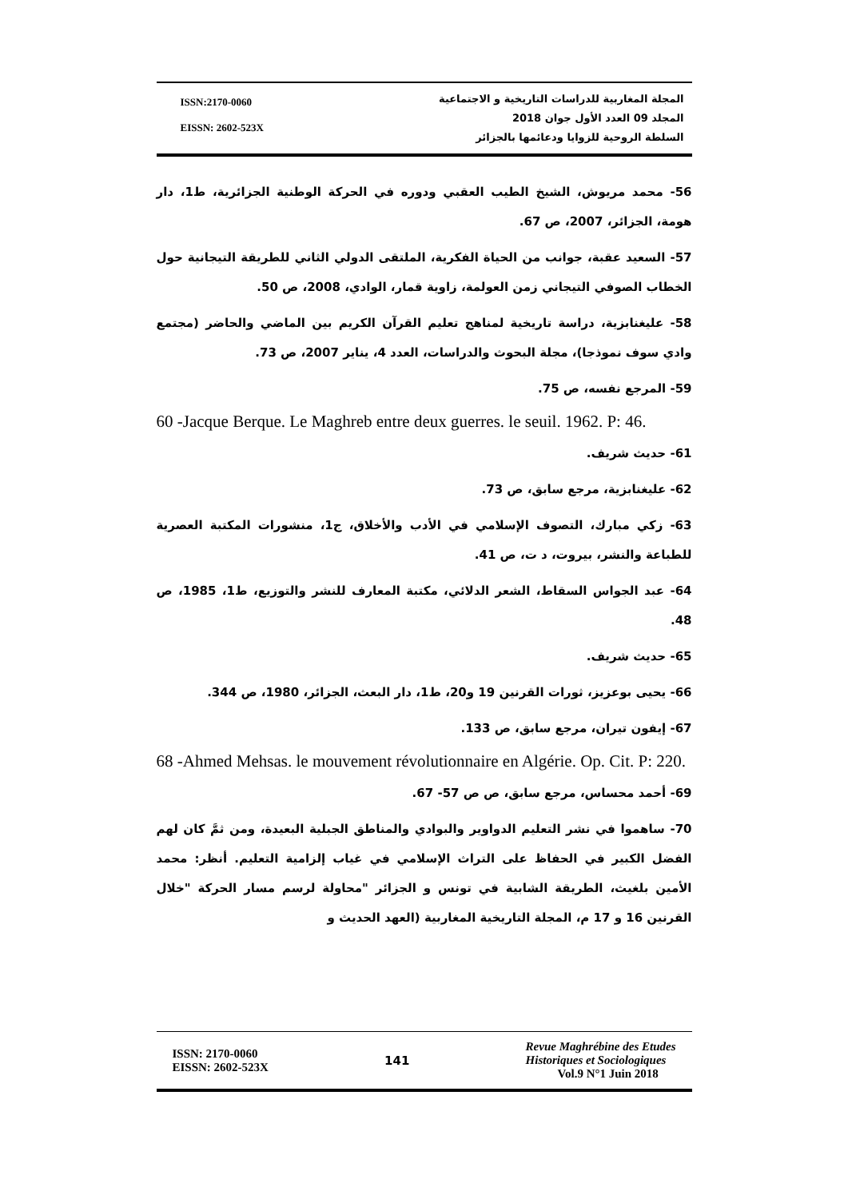ISSN:2170-0060
EISSN: 2602-523X
المجلة المغاربية للدراسات التاريخية و الاجتماعية
المجلد 09 العدد الأول جوان 2018
السلطة الروحية للزوايا ودعائمها بالجزائر
56- محمد مريوش، الشيخ الطيب العقبي ودوره في الحركة الوطنية الجزائرية، ط1، دار هومة، الجزائر، 2007، ص 67.
57- السعيد عقبة، جوانب من الحياة الفكرية، الملتقى الدولي الثاني للطريقة التيجانية حول الخطاب الصوفي التيجاني زمن العولمة، زاوية قمار، الوادي، 2008، ص 50.
58- عليغنابزية، دراسة تاريخية لمناهج تعليم القرآن الكريم بين الماضي والحاضر (مجتمع وادي سوف نموذجا)، مجلة البحوث والدراسات، العدد 4، يناير 2007، ص 73.
59- المرجع نفسه، ص 75.
60 -Jacque Berque. Le Maghreb entre deux guerres. le seuil. 1962. P: 46.
61- حديث شريف.
62- عليغنابزية، مرجع سابق، ص 73.
63- زكي مبارك، التصوف الإسلامي في الأدب والأخلاق، ج1، منشورات المكتبة العصرية للطباعة والنشر، بيروت، د ت، ص 41.
64- عبد الجواس السقاط، الشعر الدلائي، مكتبة المعارف للنشر والتوزيع، ط1، 1985، ص 48.
65- حديث شريف.
66- يحيى بوعزيز، ثورات القرنين 19 و20، ط1، دار البعث، الجزائر، 1980، ص 344.
67- إيفون تيران، مرجع سابق، ص 133.
68 -Ahmed Mehsas. le mouvement révolutionnaire en Algérie. Op. Cit. P: 220.
69- أحمد محساس، مرجع سابق، ص ص 57- 67.
70- ساهموا في نشر التعليم الدواوير والبوادي والمناطق الجبلية البعيدة، ومن ثمَّ كان لهم الفضل الكبير في الحفاظ على التراث الإسلامي في غياب إلزامية التعليم. أنظر: محمد الأمين بلغيث، الطريقة الشابية في تونس و الجزائر "محاولة لرسم مسار الحركة "خلال القرنين 16 و 17 م، المجلة التاريخية المغاربية (العهد الحديث و
ISSN: 2170-0060
EISSN: 2602-523X
141
Revue Maghrébine des Etudes
Historiques et Sociologiques
Vol.9 N°1 Juin 2018